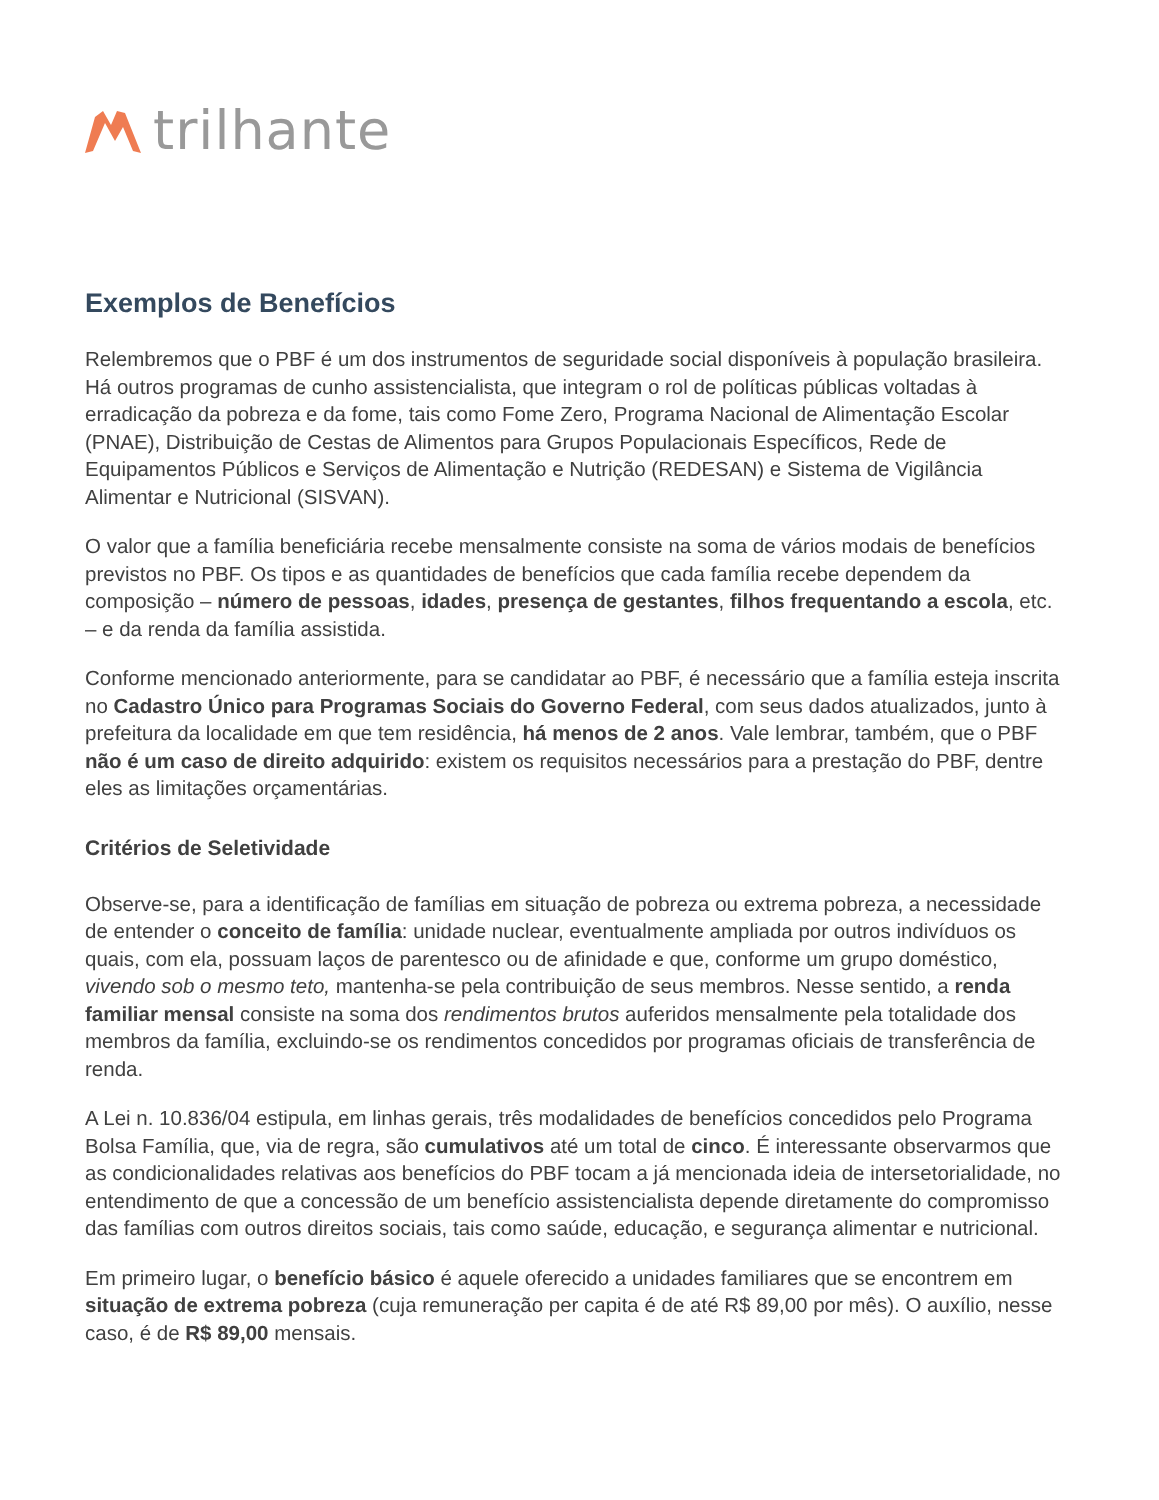trilhante
Exemplos de Benefícios
Relembremos que o PBF é um dos instrumentos de seguridade social disponíveis à população brasileira. Há outros programas de cunho assistencialista, que integram o rol de políticas públicas voltadas à erradicação da pobreza e da fome, tais como Fome Zero, Programa Nacional de Alimentação Escolar (PNAE), Distribuição de Cestas de Alimentos para Grupos Populacionais Específicos, Rede de Equipamentos Públicos e Serviços de Alimentação e Nutrição (REDESAN) e Sistema de Vigilância Alimentar e Nutricional (SISVAN).
O valor que a família beneficiária recebe mensalmente consiste na soma de vários modais de benefícios previstos no PBF. Os tipos e as quantidades de benefícios que cada família recebe dependem da composição – número de pessoas, idades, presença de gestantes, filhos frequentando a escola, etc. – e da renda da família assistida.
Conforme mencionado anteriormente, para se candidatar ao PBF, é necessário que a família esteja inscrita no Cadastro Único para Programas Sociais do Governo Federal, com seus dados atualizados, junto à prefeitura da localidade em que tem residência, há menos de 2 anos. Vale lembrar, também, que o PBF não é um caso de direito adquirido: existem os requisitos necessários para a prestação do PBF, dentre eles as limitações orçamentárias.
Critérios de Seletividade
Observe-se, para a identificação de famílias em situação de pobreza ou extrema pobreza, a necessidade de entender o conceito de família: unidade nuclear, eventualmente ampliada por outros indivíduos os quais, com ela, possuam laços de parentesco ou de afinidade e que, conforme um grupo doméstico, vivendo sob o mesmo teto, mantenha-se pela contribuição de seus membros. Nesse sentido, a renda familiar mensal consiste na soma dos rendimentos brutos auferidos mensalmente pela totalidade dos membros da família, excluindo-se os rendimentos concedidos por programas oficiais de transferência de renda.
A Lei n. 10.836/04 estipula, em linhas gerais, três modalidades de benefícios concedidos pelo Programa Bolsa Família, que, via de regra, são cumulativos até um total de cinco. É interessante observarmos que as condicionalidades relativas aos benefícios do PBF tocam a já mencionada ideia de intersetorialidade, no entendimento de que a concessão de um benefício assistencialista depende diretamente do compromisso das famílias com outros direitos sociais, tais como saúde, educação, e segurança alimentar e nutricional.
Em primeiro lugar, o benefício básico é aquele oferecido a unidades familiares que se encontrem em situação de extrema pobreza (cuja remuneração per capita é de até R$ 89,00 por mês). O auxílio, nesse caso, é de R$ 89,00 mensais.